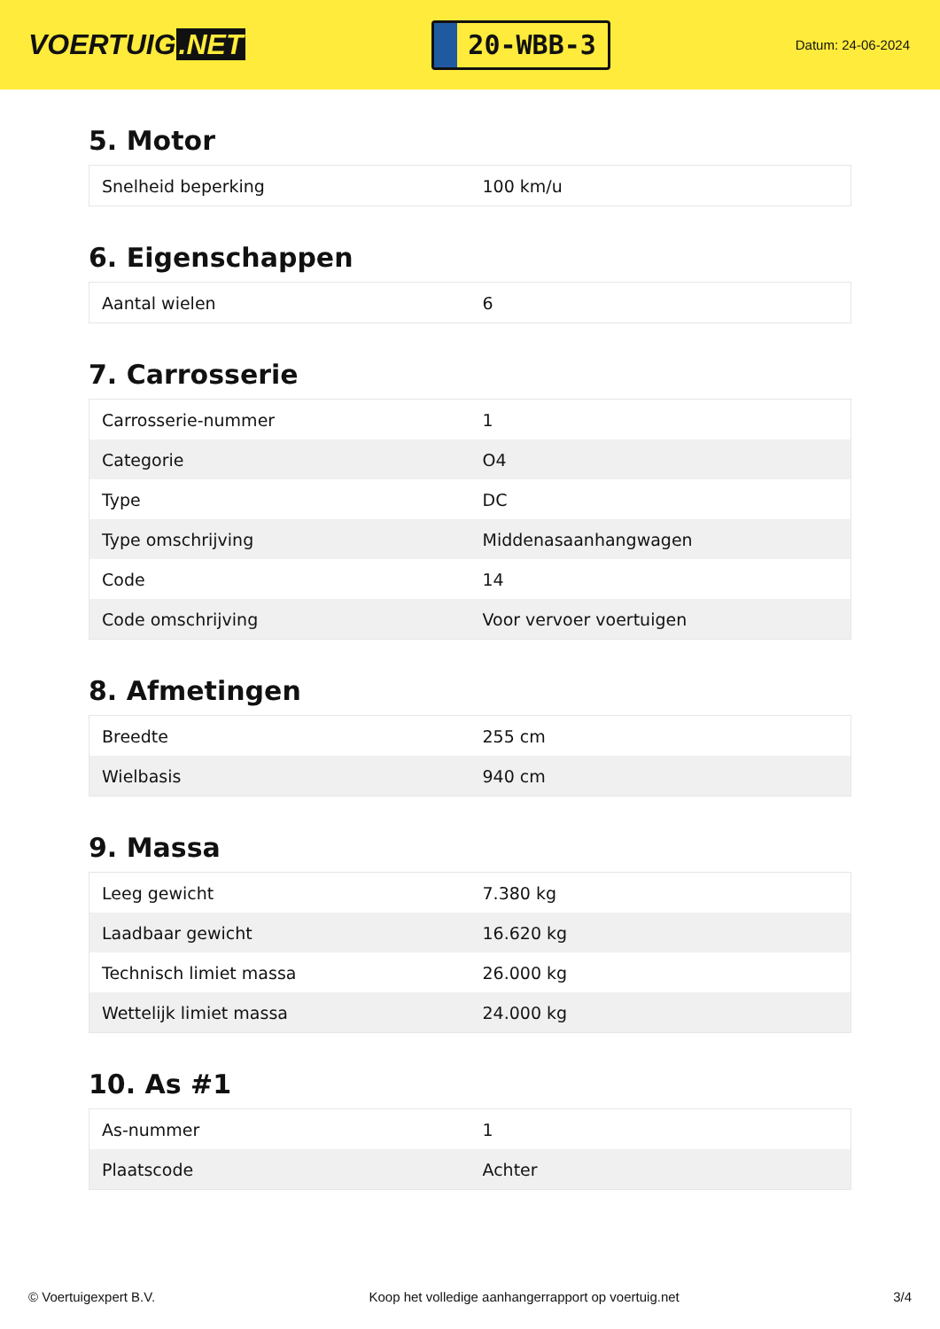VOERTUIG.NET
20-WBB-3
Datum: 24-06-2024
5. Motor
| Snelheid beperking | 100 km/u |
6. Eigenschappen
| Aantal wielen | 6 |
7. Carrosserie
| Carrosserie-nummer | 1 |
| Categorie | O4 |
| Type | DC |
| Type omschrijving | Middenasaanhangwagen |
| Code | 14 |
| Code omschrijving | Voor vervoer voertuigen |
8. Afmetingen
| Breedte | 255 cm |
| Wielbasis | 940 cm |
9. Massa
| Leeg gewicht | 7.380 kg |
| Laadbaar gewicht | 16.620 kg |
| Technisch limiet massa | 26.000 kg |
| Wettelijk limiet massa | 24.000 kg |
10. As #1
| As-nummer | 1 |
| Plaatscode | Achter |
© Voertuigexpert B.V. Koop het volledige aanhangerrapport op voertuig.net 3/4